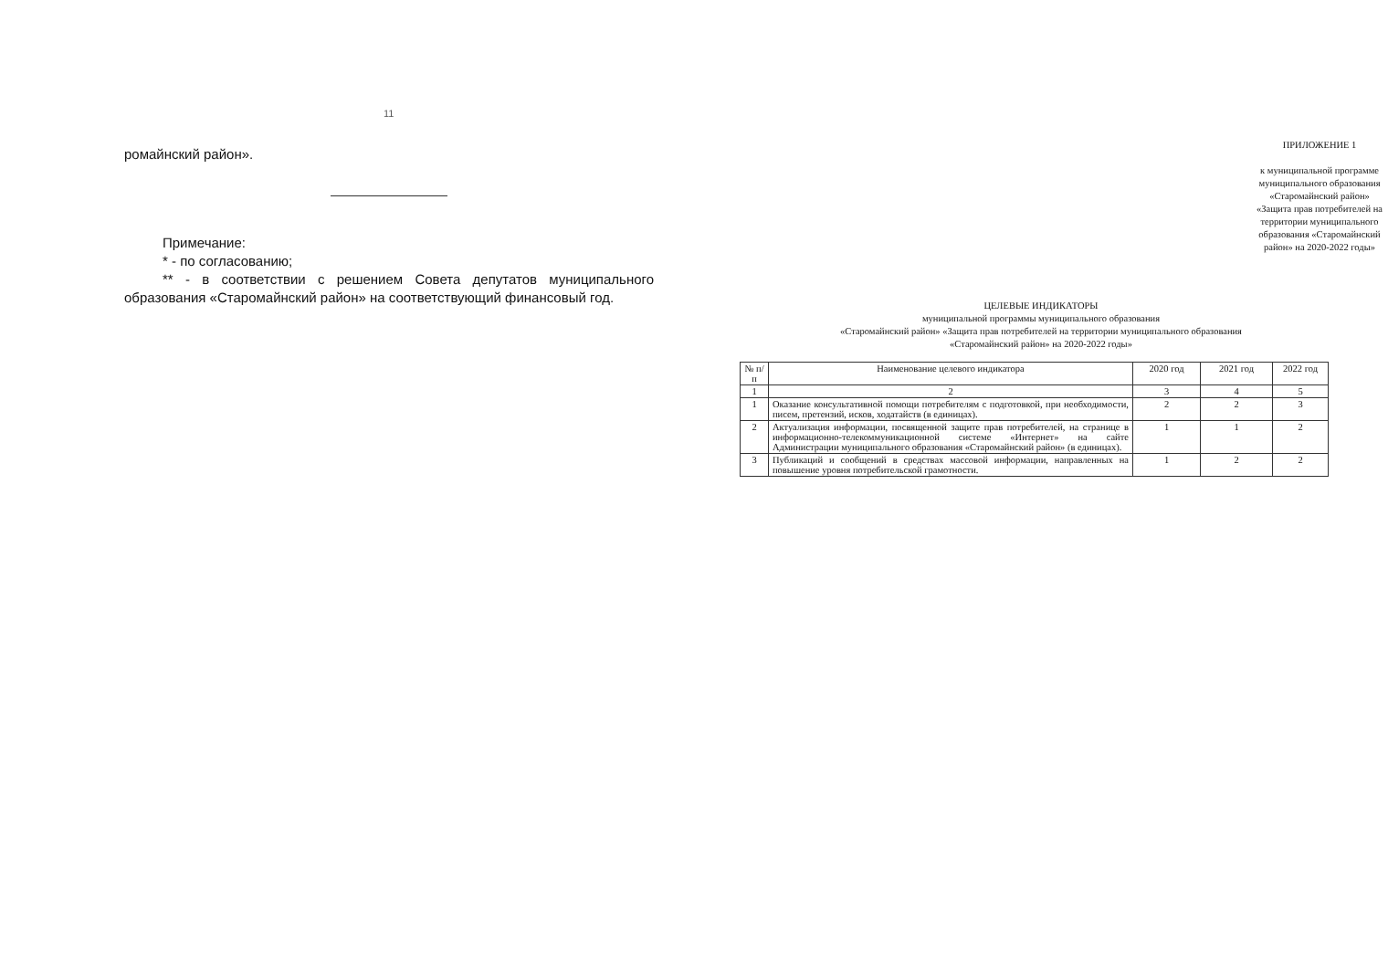11
ромайнский район».
Примечание:
* - по согласованию;
** - в соответствии с решением Совета депутатов муниципального образования «Старомайнский район» на соответствующий финансовый год.
ПРИЛОЖЕНИЕ 1
к муниципальной программе муниципального образования «Старомайнский район» «Защита прав потребителей на территории муниципального образования «Старомайнский район» на 2020-2022 годы»
ЦЕЛЕВЫЕ ИНДИКАТОРЫ
муниципальной программы муниципального образования
«Старомайнский район» «Защита прав потребителей на территории муниципального образования
«Старомайнский район» на 2020-2022 годы»
| № п/п | Наименование целевого индикатора | 2020 год | 2021 год | 2022 год |
| --- | --- | --- | --- | --- |
| 1 | 2 | 3 | 4 | 5 |
| 1 | Оказание консультативной помощи потребителям с подготовкой, при необходимости, писем, претензий, исков, ходатайств (в единицах). | 2 | 2 | 3 |
| 2 | Актуализация информации, посвященной защите прав потребителей, на странице в информационно-телекоммуникационной системе «Интернет» на сайте Администрации муниципального образования «Старомайнский район» (в единицах). | 1 | 1 | 2 |
| 3 | Публикаций и сообщений в средствах массовой информации, направленных на повышение уровня потребительской грамотности. | 1 | 2 | 2 |